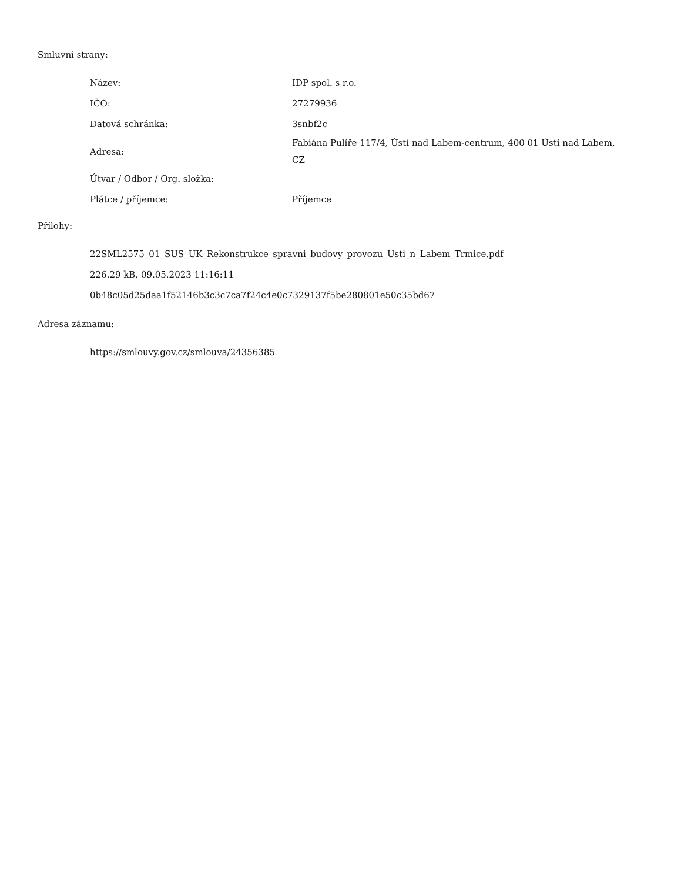Smluvní strany:
| Název: | IDP spol. s r.o. |
| IČO: | 27279936 |
| Datová schránka: | 3snbf2c |
| Adresa: | Fabiána Pulíře 117/4, Ústí nad Labem-centrum, 400 01 Ústí nad Labem, CZ |
| Útvar / Odbor / Org. složka: | |
| Plátce / příjemce: | Příjemce |
Přílohy:
22SML2575_01_SUS_UK_Rekonstrukce_spravni_budovy_provozu_Usti_n_Labem_Trmice.pdf
226.29 kB, 09.05.2023 11:16:11
0b48c05d25daa1f52146b3c3c7ca7f24c4e0c7329137f5be280801e50c35bd67
Adresa záznamu:
https://smlouvy.gov.cz/smlouva/24356385